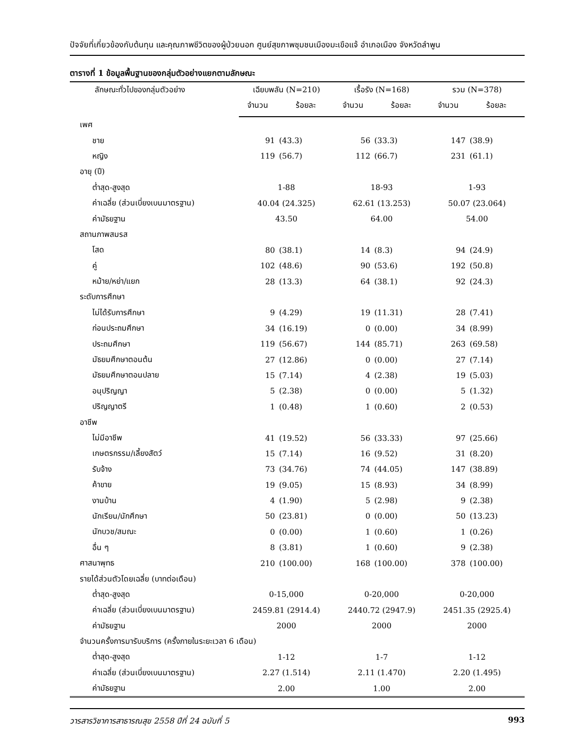ปัจจัยที่เกี่ยวข้องกับต้นทุน และคุณภาพชีวิตของผู้ป่วยนอก ศูนย์สุขภาพชุมชนเมืองมะเขือแจ้ อำเภอเมือง จังหวัดลำพูน
ตารางที่ 1 ข้อมูลพื้นฐานของกลุ่มตัวอย่างแยกตามลักษณะ
| ลักษณะทั่วไปของกลุ่มตัวอย่าง | เฉียบพลัน (N=210) | | เรื้อรัง (N=168) | | รวม (N=378) | |
| --- | --- | --- | --- | --- | --- | --- |
| | จำนวน | ร้อยละ | จำนวน | ร้อยละ | จำนวน | ร้อยละ |
| เพศ | | | | | | |
| ชาย | 91 | (43.3) | 56 | (33.3) | 147 | (38.9) |
| หญิง | 119 | (56.7) | 112 | (66.7) | 231 | (61.1) |
| อายุ (ปี) | | | | | | |
| ต่ำสุด-สูงสุด | 1-88 | | 18-93 | | 1-93 | |
| ค่าเฉลี่ย (ส่วนเบี่ยงเบนมาตรฐาน) | 40.04 (24.325) | | 62.61 (13.253) | | 50.07 (23.064) | |
| ค่ามัธยฐาน | 43.50 | | 64.00 | | 54.00 | |
| สถานภาพสมรส | | | | | | |
| โสด | 80 | (38.1) | 14 | (8.3) | 94 | (24.9) |
| คู่ | 102 | (48.6) | 90 | (53.6) | 192 | (50.8) |
| หม้าย/หย่า/แยก | 28 | (13.3) | 64 | (38.1) | 92 | (24.3) |
| ระดับการศึกษา | | | | | | |
| ไม่ได้รับการศึกษา | 9 | (4.29) | 19 | (11.31) | 28 | (7.41) |
| ก่อนประถมศึกษา | 34 | (16.19) | 0 | (0.00) | 34 | (8.99) |
| ประถมศึกษา | 119 | (56.67) | 144 | (85.71) | 263 | (69.58) |
| มัธยมศึกษาตอนต้น | 27 | (12.86) | 0 | (0.00) | 27 | (7.14) |
| มัธยมศึกษาตอนปลาย | 15 | (7.14) | 4 | (2.38) | 19 | (5.03) |
| อนุปริญญา | 5 | (2.38) | 0 | (0.00) | 5 | (1.32) |
| ปริญญาตรี | 1 | (0.48) | 1 | (0.60) | 2 | (0.53) |
| อาชีพ | | | | | | |
| ไม่มีอาชีพ | 41 | (19.52) | 56 | (33.33) | 97 | (25.66) |
| เกษตรกรรม/เลี้ยงสัตว์ | 15 | (7.14) | 16 | (9.52) | 31 | (8.20) |
| รับจ้าง | 73 | (34.76) | 74 | (44.05) | 147 | (38.89) |
| ค้าขาย | 19 | (9.05) | 15 | (8.93) | 34 | (8.99) |
| งานบ้าน | 4 | (1.90) | 5 | (2.98) | 9 | (2.38) |
| นักเรียน/นักศึกษา | 50 | (23.81) | 0 | (0.00) | 50 | (13.23) |
| นักบวช/สมณะ | 0 | (0.00) | 1 | (0.60) | 1 | (0.26) |
| อื่น ๆ | 8 | (3.81) | 1 | (0.60) | 9 | (2.38) |
| ศาสนาพุทธ | 210 | (100.00) | 168 | (100.00) | 378 | (100.00) |
| รายได้ส่วนตัวโดยเฉลี่ย (บาทต่อเดือน) | | | | | | |
| ต่ำสุด-สูงสุด | 0-15,000 | | 0-20,000 | | 0-20,000 | |
| ค่าเฉลี่ย (ส่วนเบี่ยงเบนมาตรฐาน) | 2459.81 (2914.4) | | 2440.72 (2947.9) | | 2451.35 (2925.4) | |
| ค่ามัธยฐาน | 2000 | | 2000 | | 2000 | |
| จำนวนครั้งการมารับบริการ (ครั้งภายในระยะเวลา 6 เดือน) | | | | | | |
| ต่ำสุด-สูงสุด | 1-12 | | 1-7 | | 1-12 | |
| ค่าเฉลี่ย (ส่วนเบี่ยงเบนมาตรฐาน) | 2.27 (1.514) | | 2.11 (1.470) | | 2.20 (1.495) | |
| ค่ามัธยฐาน | 2.00 | | 1.00 | | 2.00 | |
วารสารวิชาการสาธารณสุข 2558 ปีที่ 24 ฉบับที่ 5 993